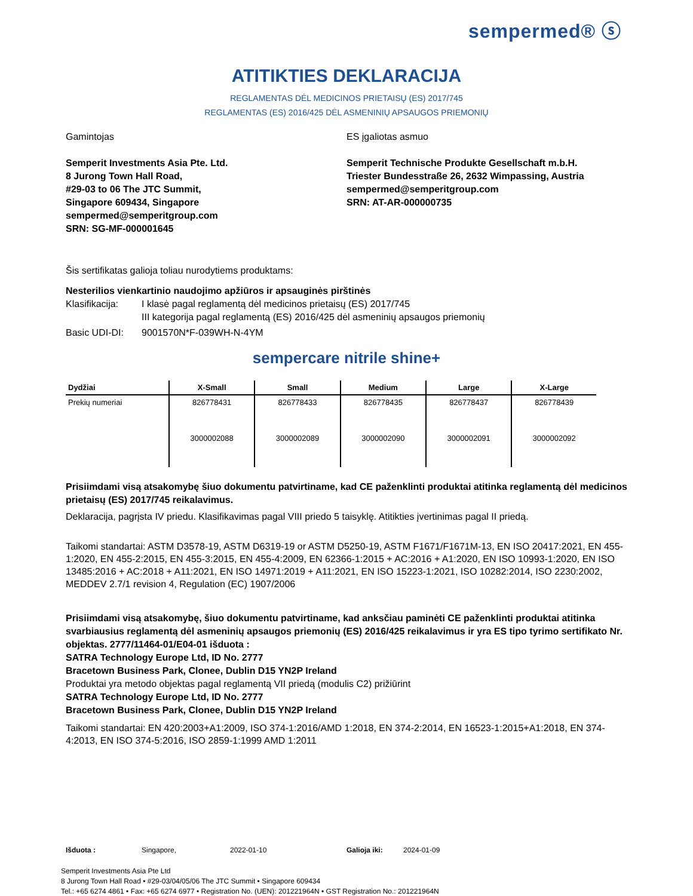sempermed® ⓢ
ATITIKTIES DEKLARACIJA
REGLAMENTAS DĖL MEDICINOS PRIETAISŲ (ES) 2017/745
REGLAMENTAS (ES) 2016/425 DĖL ASMENINIŲ APSAUGOS PRIEMONIŲ
Gamintojas
Semperit Investments Asia Pte. Ltd.
8 Jurong Town Hall Road,
#29-03 to 06 The JTC Summit,
Singapore 609434, Singapore
sempermed@semperitgroup.com
SRN: SG-MF-000001645
ES įgaliotas asmuo
Semperit Technische Produkte Gesellschaft m.b.H.
Triester Bundesstraße 26, 2632 Wimpassing, Austria
sempermed@semperitgroup.com
SRN: AT-AR-000000735
Šis sertifikatas galioja toliau nurodytiems produktams:
Nesterilios vienkartinio naudojimo apžiūros ir apsauginės pirštinės
Klasifikacija: I klasė pagal reglamentą dėl medicinos prietaisų (ES) 2017/745
III kategorija pagal reglamentą (ES) 2016/425 dėl asmeninių apsaugos priemonių
Basic UDI-DI: 9001570N*F-039WH-N-4YM
sempercare nitrile shine+
| Dydžiai | X-Small | Small | Medium | Large | X-Large |
| --- | --- | --- | --- | --- | --- |
| Prekių numeriai | 826778431 | 826778433 | 826778435 | 826778437 | 826778439 |
| | 3000002088 | 3000002089 | 3000002090 | 3000002091 | 3000002092 |
Prisiimdami visą atsakomybę šiuo dokumentu patvirtiname, kad CE paženklinti produktai atitinka reglamentą dėl medicinos prietaisų (ES) 2017/745 reikalavimus.
Deklaracija, pagrįsta IV priedu. Klasifikavimas pagal VIII priedo 5 taisyklę. Atitikties įvertinimas pagal II priedą.
Taikomi standartai: ASTM D3578-19, ASTM D6319-19 or ASTM D5250-19, ASTM F1671/F1671M-13, EN ISO 20417:2021, EN 455-1:2020, EN 455-2:2015, EN 455-3:2015, EN 455-4:2009, EN 62366-1:2015 + AC:2016 + A1:2020, EN ISO 10993-1:2020, EN ISO 13485:2016 + AC:2018 + A11:2021, EN ISO 14971:2019 + A11:2021, EN ISO 15223-1:2021, ISO 10282:2014, ISO 2230:2002, MEDDEV 2.7/1 revision 4, Regulation (EC) 1907/2006
Prisiimdami visą atsakomybę, šiuo dokumentu patvirtiname, kad anksčiau paminėti CE paženklinti produktai atitinka svarbiausius reglamentą dėl asmeninių apsaugos priemonių (ES) 2016/425 reikalavimus ir yra ES tipo tyrimo sertifikato Nr. objektas. 2777/11464-01/E04-01 išduota :
SATRA Technology Europe Ltd, ID No. 2777
Bracetown Business Park, Clonee, Dublin D15 YN2P Ireland
Produktai yra metodo objektas pagal reglamentą VII priedą (modulis C2) prižiūrint
SATRA Technology Europe Ltd, ID No. 2777
Bracetown Business Park, Clonee, Dublin D15 YN2P Ireland
Taikomi standartai: EN 420:2003+A1:2009, ISO 374-1:2016/AMD 1:2018, EN 374-2:2014, EN 16523-1:2015+A1:2018, EN 374-4:2013, EN ISO 374-5:2016, ISO 2859-1:1999 AMD 1:2011
Išduota : Singapore, 2022-01-10 Galioja iki: 2024-01-09
Semperit Investments Asia Pte Ltd
8 Jurong Town Hall Road • #29-03/04/05/06 The JTC Summit • Singapore 609434
Tel.: +65 6274 4861 • Fax: +65 6274 6977 • Registration No. (UEN): 201221964N • GST Registration No.: 201221964N